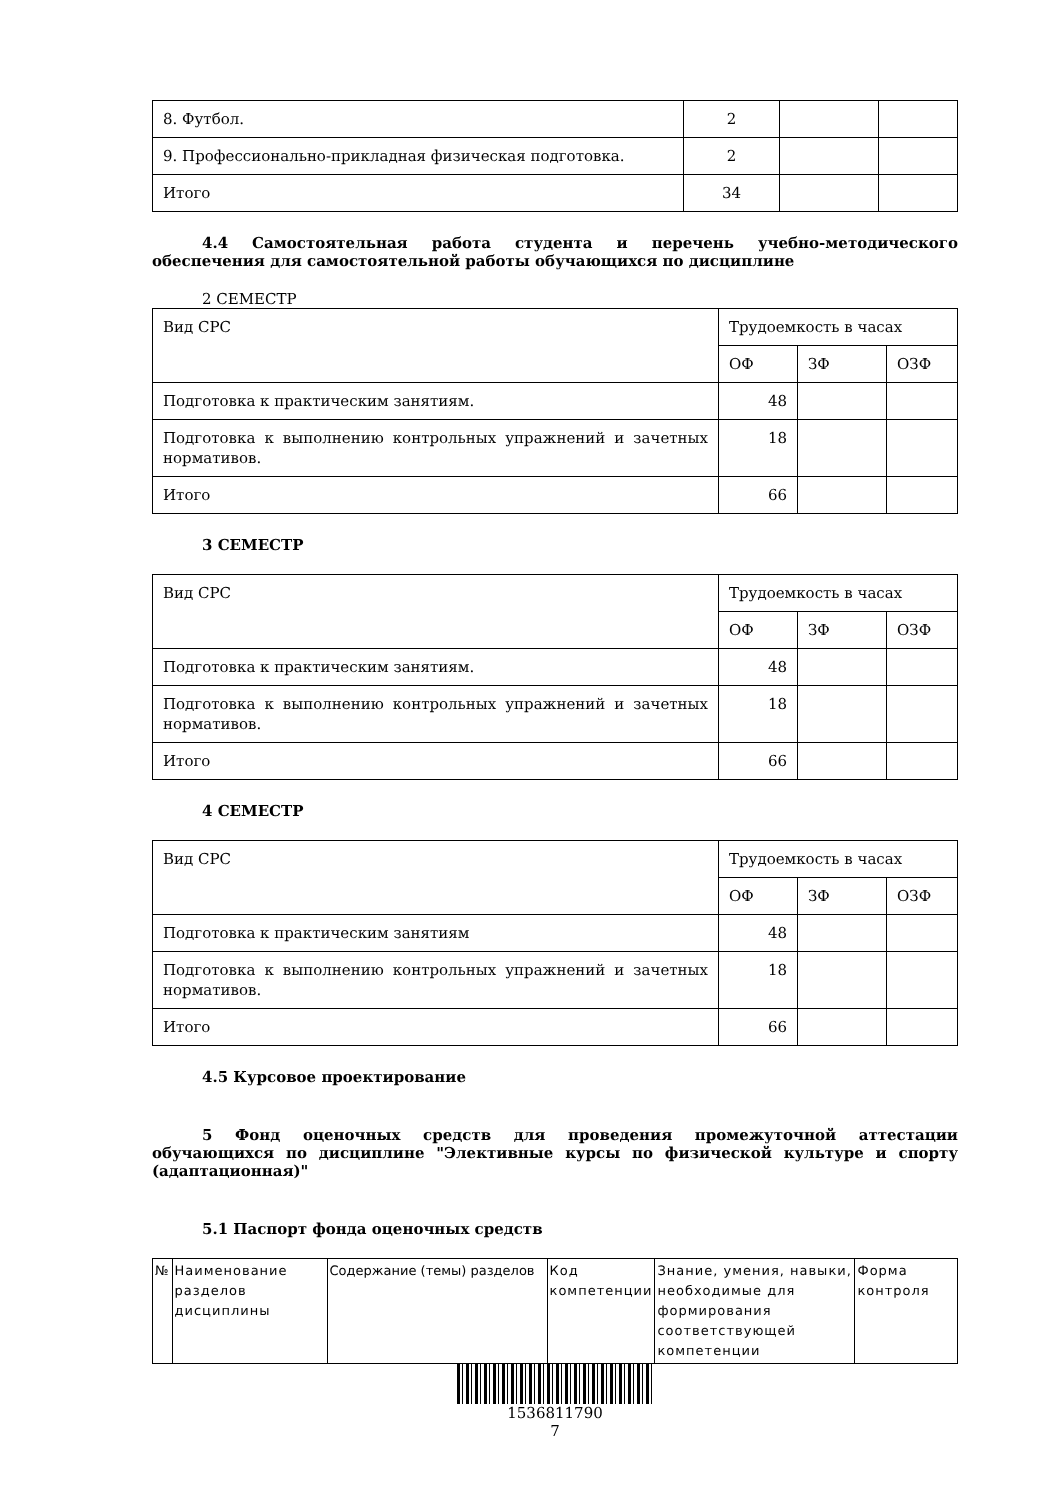| 8. Футбол. | 2 | | |
| 9. Профессионально-прикладная физическая подготовка. | 2 | | |
| Итого | 34 | | |
4.4 Самостоятельная работа студента и перечень учебно-методического обеспечения для самостоятельной работы обучающихся по дисциплине
2 СЕМЕСТР
| Вид СРС | Трудоемкость в часах | | |
| | ОФ | ЗФ | ОЗФ |
| Подготовка к практическим занятиям. | 48 | | |
| Подготовка к выполнению контрольных упражнений и зачетных нормативов. | 18 | | |
| Итого | 66 | | |
3 СЕМЕСТР
| Вид СРС | Трудоемкость в часах | | |
| | ОФ | ЗФ | ОЗФ |
| Подготовка к практическим занятиям. | 48 | | |
| Подготовка к выполнению контрольных упражнений и зачетных нормативов. | 18 | | |
| Итого | 66 | | |
4 СЕМЕСТР
| Вид СРС | Трудоемкость в часах | | |
| | ОФ | ЗФ | ОЗФ |
| Подготовка к практическим занятиям | 48 | | |
| Подготовка к выполнению контрольных упражнений и зачетных нормативов. | 18 | | |
| Итого | 66 | | |
4.5 Курсовое проектирование
5 Фонд оценочных средств для проведения промежуточной аттестации обучающихся по дисциплине "Элективные курсы по физической культуре и спорту (адаптационная)"
5.1 Паспорт фонда оценочных средств
| № | Наименование разделов дисциплины | Содержание (темы) разделов | Код компетенции | Знание, умения, навыки, необходимые для формирования соответствующей компетенции | Форма контроля |
1536811790
7